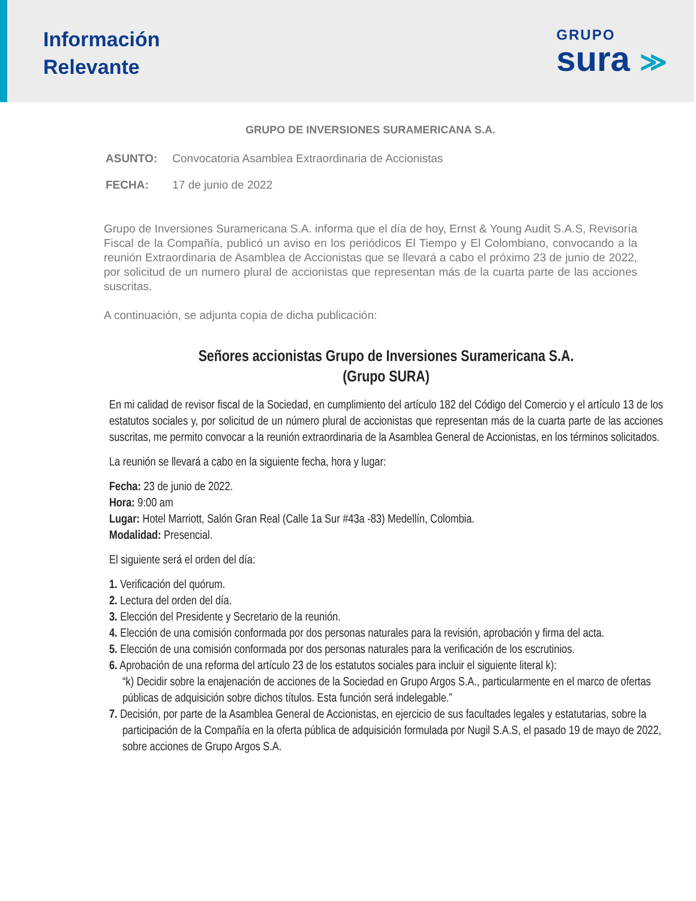Información
Relevante
GRUPO
sura ≫
GRUPO DE INVERSIONES SURAMERICANA S.A.
ASUNTO: Convocatoria Asamblea Extraordinaria de Accionistas
FECHA: 17 de junio de 2022
Grupo de Inversiones Suramericana S.A. informa que el día de hoy, Ernst & Young Audit S.A.S, Revisoría Fiscal de la Compañía, publicó un aviso en los periódicos El Tiempo y El Colombiano, convocando a la reunión Extraordinaria de Asamblea de Accionistas que se llevará a cabo el próximo 23 de junio de 2022, por solicitud de un numero plural de accionistas que representan más de la cuarta parte de las acciones suscritas.
A continuación, se adjunta copia de dicha publicación:
Señores accionistas Grupo de Inversiones Suramericana S.A.
(Grupo SURA)
En mi calidad de revisor fiscal de la Sociedad, en cumplimiento del artículo 182 del Código del Comercio y el artículo 13 de los estatutos sociales y, por solicitud de un número plural de accionistas que representan más de la cuarta parte de las acciones suscritas, me permito convocar a la reunión extraordinaria de la Asamblea General de Accionistas, en los términos solicitados.
La reunión se llevará a cabo en la siguiente fecha, hora y lugar:
Fecha: 23 de junio de 2022.
Hora: 9:00 am
Lugar: Hotel Marriott, Salón Gran Real (Calle 1a Sur #43a -83) Medellín, Colombia.
Modalidad: Presencial.
El siguiente será el orden del día:
1. Verificación del quórum.
2. Lectura del orden del día.
3. Elección del Presidente y Secretario de la reunión.
4. Elección de una comisión conformada por dos personas naturales para la revisión, aprobación y firma del acta.
5. Elección de una comisión conformada por dos personas naturales para la verificación de los escrutinios.
6. Aprobación de una reforma del artículo 23 de los estatutos sociales para incluir el siguiente literal k):
“k) Decidir sobre la enajenación de acciones de la Sociedad en Grupo Argos S.A., particularmente en el marco de ofertas públicas de adquisición sobre dichos títulos. Esta función será indelegable.”
7. Decisión, por parte de la Asamblea General de Accionistas, en ejercicio de sus facultades legales y estatutarias, sobre la participación de la Compañía en la oferta pública de adquisición formulada por Nugil S.A.S, el pasado 19 de mayo de 2022, sobre acciones de Grupo Argos S.A.